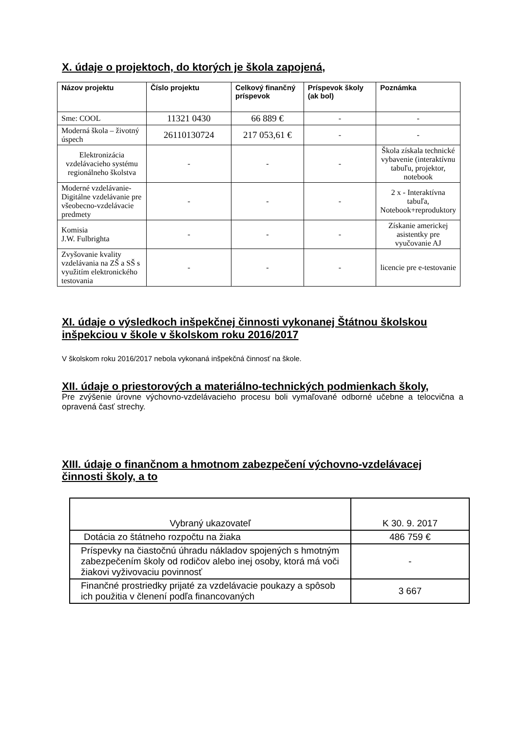X. údaje o projektoch, do ktorých je škola zapojená,
| Názov projektu | Číslo projektu | Celkový finančný príspevok | Príspevok školy (ak bol) | Poznámka |
| --- | --- | --- | --- | --- |
| Sme: COOL | 11321 0430 | 66 889 € | - | - |
| Moderná škola – životný úspech | 26110130724 | 217 053,61 € | - | - |
| Elektronizácia vzdelávacieho systému regionálneho školstva | - | - | - | Škola získala technické vybavenie (interaktívnu tabuľu, projektor, notebook |
| Moderné vzdelávanie-Digitálne vzdelávanie pre všeobecno-vzdelávacie predmety | - | - | - | 2 x - Interaktívna tabuľa, Notebook+reproduktory |
| Komisia J.W. Fulbrighta | - | - | - | Získanie americkej asistentky pre vyučovanie AJ |
| Zvyšovanie kvality vzdelávania na ZŠ a SŠ s využitím elektronického testovania | - | - | - | licencie pre e-testovanie |
XI. údaje o výsledkoch inšpekčnej činnosti vykonanej Štátnou školskou inšpekciou v škole v školskom roku 2016/2017
V školskom roku 2016/2017 nebola vykonaná inšpekčná činnosť na škole.
XII. údaje o priestorových a materiálno-technických podmienkach školy,
Pre zvýšenie úrovne výchovno-vzdelávacieho procesu boli vymaľované odborné učebne a telocvična a opravená časť strechy.
XIII. údaje o finančnom a hmotnom zabezpečení výchovno-vzdelávacej činnosti školy, a to
| Vybraný ukazovateľ | K 30. 9. 2017 |
| Dotácia zo štátneho rozpočtu na žiaka | 486 759 € |
| Príspevky na čiastočnú úhradu nákladov spojených s hmotným zabezpečením školy od rodičov alebo inej osoby, ktorá má voči žiakovi vyživovaciu povinnosť | - |
| Finančné prostriedky prijaté za vzdelávacie poukazy a spôsob ich použitia v členení podľa financovaných | 3 667 |